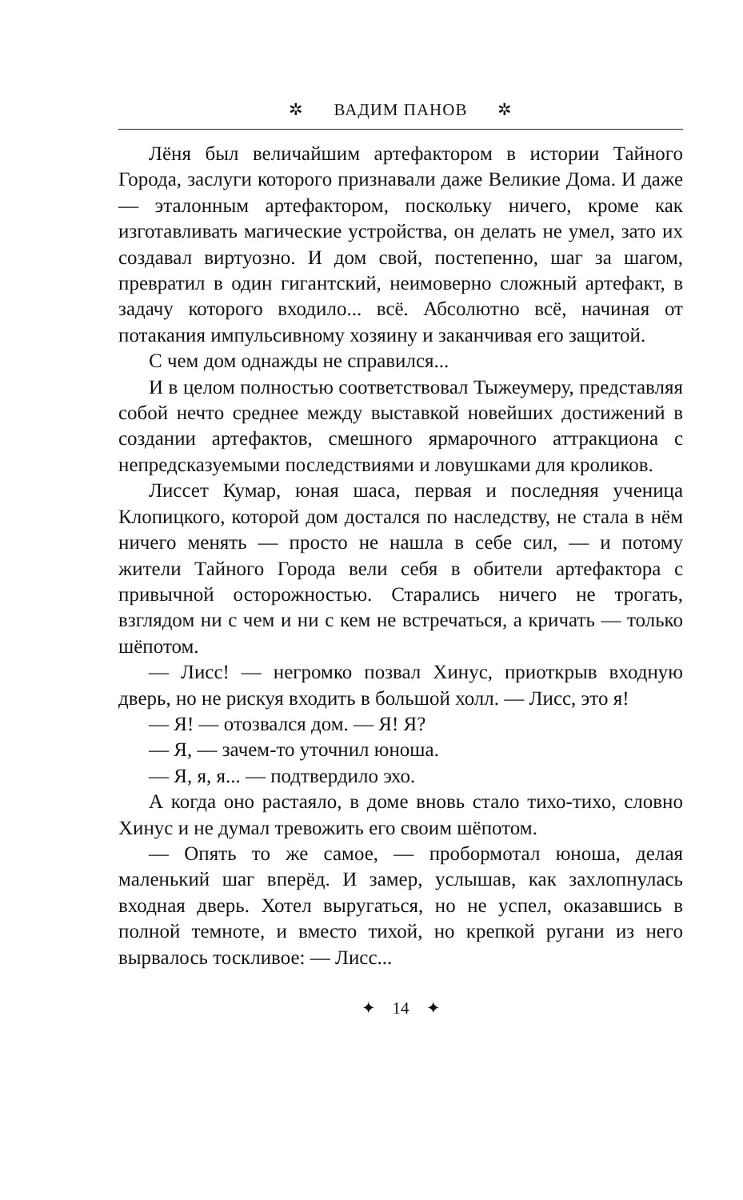✲ ВАДИМ ПАНОВ ✲
Лёня был величайшим артефактором в истории Тайного Города, заслуги которого признавали даже Великие Дома. И даже — эталонным артефактором, поскольку ничего, кроме как изготавливать магические устройства, он делать не умел, зато их создавал виртуозно. И дом свой, постепенно, шаг за шагом, превратил в один гигантский, неимоверно сложный артефакт, в задачу которого входило... всё. Абсолютно всё, начиная от потакания импульсивному хозяину и заканчивая его защитой.
С чем дом однажды не справился...
И в целом полностью соответствовал Тыжеумеру, представляя собой нечто среднее между выставкой новейших достижений в создании артефактов, смешного ярмарочного аттракциона с непредсказуемыми последствиями и ловушками для кроликов.
Лиссет Кумар, юная шаса, первая и последняя ученица Клопицкого, которой дом достался по наследству, не стала в нём ничего менять — просто не нашла в себе сил, — и потому жители Тайного Города вели себя в обители артефактора с привычной осторожностью. Старались ничего не трогать, взглядом ни с чем и ни с кем не встречаться, а кричать — только шёпотом.
— Лисс! — негромко позвал Хинус, приоткрыв входную дверь, но не рискуя входить в большой холл. — Лисс, это я!
— Я! — отозвался дом. — Я! Я?
— Я, — зачем-то уточнил юноша.
— Я, я, я... — подтвердило эхо.
А когда оно растаяло, в доме вновь стало тихо-тихо, словно Хинус и не думал тревожить его своим шёпотом.
— Опять то же самое, — пробормотал юноша, делая маленький шаг вперёд. И замер, услышав, как захлопнулась входная дверь. Хотел выругаться, но не успел, оказавшись в полной темноте, и вместо тихой, но крепкой ругани из него вырвалось тоскливое: — Лисс...
✦ 14 ✦